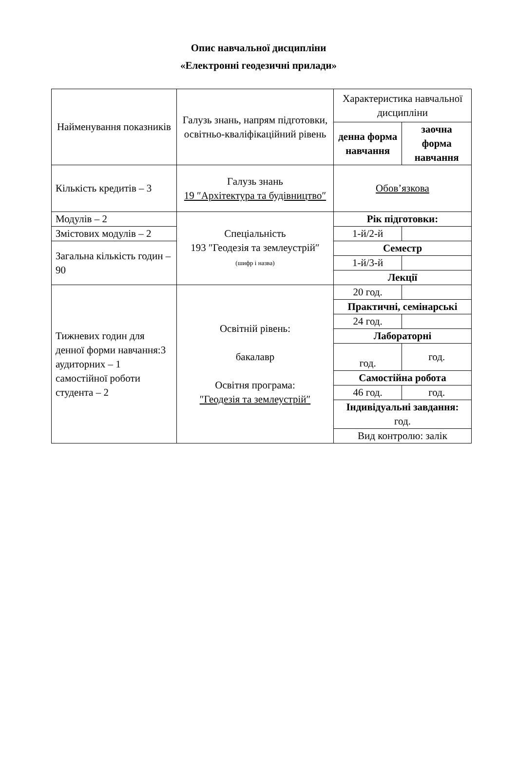Опис навчальної дисципліни
«Електронні геодезичні прилади»
| Найменування показників | Галузь знань, напрям підготовки, освітньо-кваліфікаційний рівень | Характеристика навчальної дисципліни | |
| --- | --- | --- | --- |
| | | денна форма навчання | заочна форма навчання |
| Кількість кредитів – 3 | Галузь знань 19 ″Архітектура та будівництво″ | Обов’язкова | |
| Модулів – 2 | Спеціальність 193 ″Геодезія та землеустрій″ (шифр і назва) | Рік підготовки: | |
| Змістових модулів – 2 | | 1-й/2-й | |
| Загальна кількість годин – 90 | | Семестр | |
| | | 1-й/3-й | |
| | | Лекції | |
| Тижневих годин для денної форми навчання:3 аудиторних – 1 самостійної роботи студента – 2 | Освітній рівень: бакалавр Освітня програма: ″Геодезія та землеустрій″ | 20 год. | |
| | | Практичні, семінарські | |
| | | 24 год. | |
| | | Лабораторні | |
| | | год. | год. |
| | | Самостійна робота | |
| | | 46 год. | год. |
| | | Індивідуальні завдання: год. | |
| | | Вид контролю: залік | |